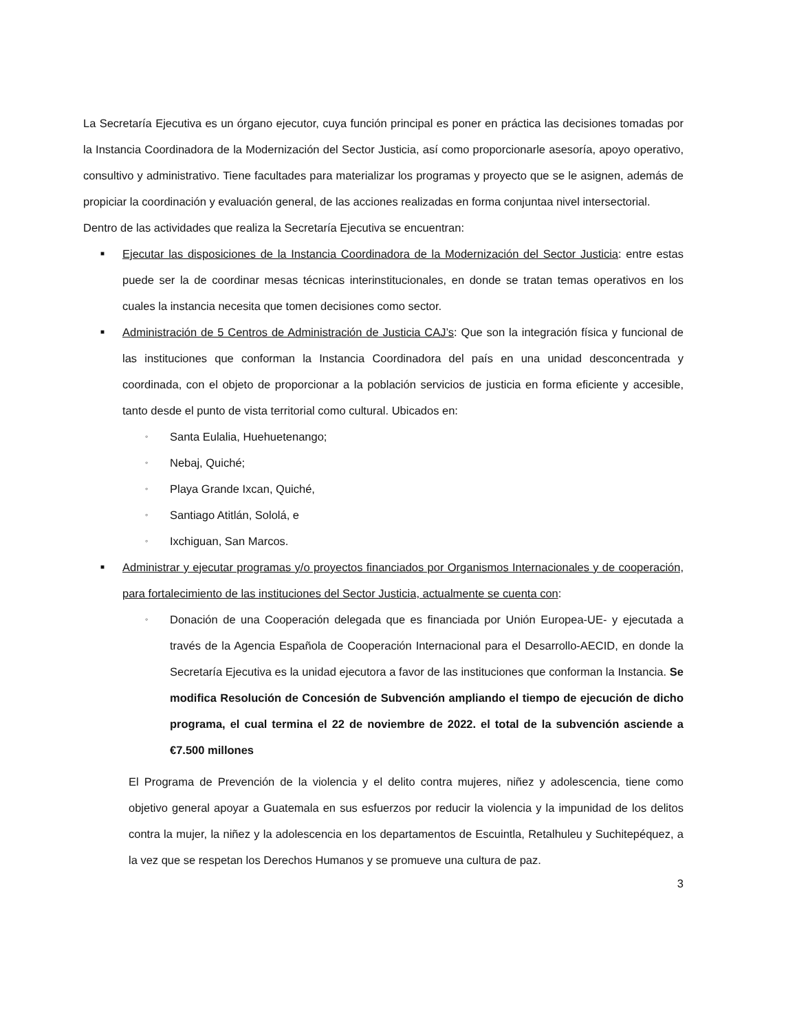La Secretaría Ejecutiva es un órgano ejecutor, cuya función principal es poner en práctica las decisiones tomadas por la Instancia Coordinadora de la Modernización del Sector Justicia, así como proporcionarle asesoría, apoyo operativo, consultivo y administrativo. Tiene facultades para materializar los programas y proyecto que se le asignen, además de propiciar la coordinación y evaluación general, de las acciones realizadas en forma conjuntaa nivel intersectorial.
Dentro de las actividades que realiza la Secretaría Ejecutiva se encuentran:
■
Ejecutar las disposiciones de la Instancia Coordinadora de la Modernización del Sector Justicia: entre estas puede ser la de coordinar mesas técnicas interinstitucionales, en donde se tratan temas operativos en los cuales la instancia necesita que tomen decisiones como sector.
■
Administración de 5 Centros de Administración de Justicia CAJ’s: Que son la integración física y funcional de las instituciones que conforman la Instancia Coordinadora del país en una unidad desconcentrada y coordinada, con el objeto de proporcionar a la población servicios de justicia en forma eficiente y accesible, tanto desde el punto de vista territorial como cultural. Ubicados en:
◦
Santa Eulalia, Huehuetenango;
◦
Nebaj, Quiché;
◦
Playa Grande Ixcan, Quiché,
◦
Santiago Atitlán, Sololá, e
◦
Ixchiguan, San Marcos.
■
Administrar y ejecutar programas y/o proyectos financiados por Organismos Internacionales y de cooperación, para fortalecimiento de las instituciones del Sector Justicia, actualmente se cuenta con:
◦
Donación de una Cooperación delegada que es financiada por Unión Europea-UE- y ejecutada a través de la Agencia Española de Cooperación Internacional para el Desarrollo-AECID, en donde la Secretaría Ejecutiva es la unidad ejecutora a favor de las instituciones que conforman la Instancia. Se modifica Resolución de Concesión de Subvención ampliando el tiempo de ejecución de dicho programa, el cual termina el 22 de noviembre de 2022. el total de la subvención asciende a €7.500 millones
El Programa de Prevención de la violencia y el delito contra mujeres, niñez y adolescencia, tiene como objetivo general apoyar a Guatemala en sus esfuerzos por reducir la violencia y la impunidad de los delitos contra la mujer, la niñez y la adolescencia en los departamentos de Escuintla, Retalhuleu y Suchitepéquez, a la vez que se respetan los Derechos Humanos y se promueve una cultura de paz.
3